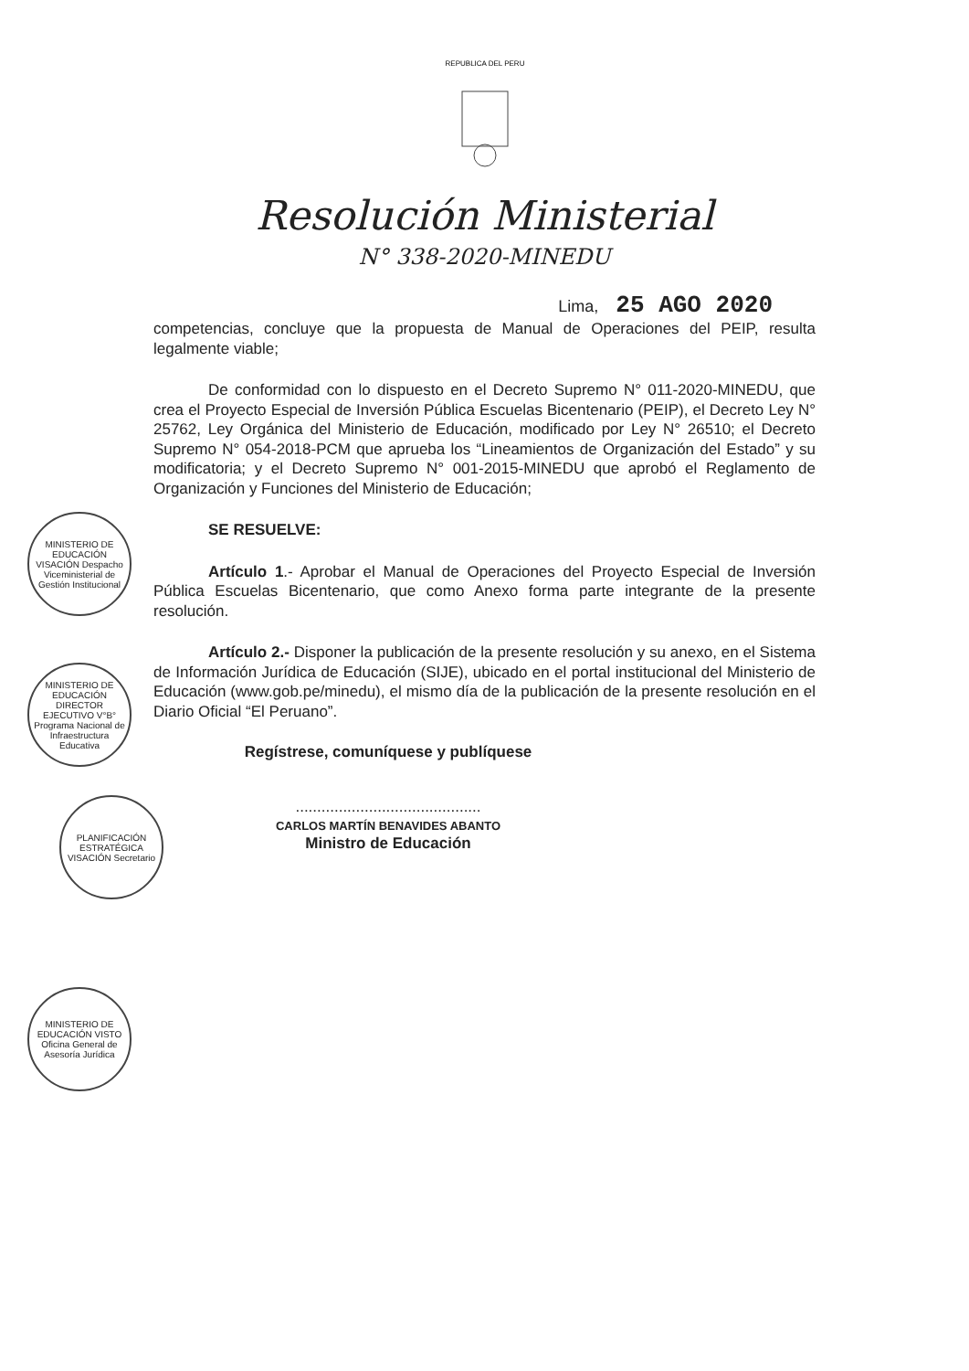REPUBLICA DEL PERU
Resolución Ministerial
N° 338-2020-MINEDU
Lima, 25 AGO 2020
competencias, concluye que la propuesta de Manual de Operaciones del PEIP, resulta legalmente viable;
De conformidad con lo dispuesto en el Decreto Supremo N° 011-2020-MINEDU, que crea el Proyecto Especial de Inversión Pública Escuelas Bicentenario (PEIP), el Decreto Ley N° 25762, Ley Orgánica del Ministerio de Educación, modificado por Ley N° 26510; el Decreto Supremo N° 054-2018-PCM que aprueba los “Lineamientos de Organización del Estado” y su modificatoria; y el Decreto Supremo N° 001-2015-MINEDU que aprobó el Reglamento de Organización y Funciones del Ministerio de Educación;
SE RESUELVE:
Artículo 1.- Aprobar el Manual de Operaciones del Proyecto Especial de Inversión Pública Escuelas Bicentenario, que como Anexo forma parte integrante de la presente resolución.
Artículo 2.- Disponer la publicación de la presente resolución y su anexo, en el Sistema de Información Jurídica de Educación (SIJE), ubicado en el portal institucional del Ministerio de Educación (www.gob.pe/minedu), el mismo día de la publicación de la presente resolución en el Diario Oficial “El Peruano”.
Regístrese, comuníquese y publíquese
...........................................
CARLOS MARTÍN BENAVIDES ABANTO
Ministro de Educación
MINISTERIO DE EDUCACIÓN VISACIÓN Despacho Viceministerial de Gestión Institucional
MINISTERIO DE EDUCACIÓN DIRECTOR EJECUTIVO V°B° Programa Nacional de Infraestructura Educativa
PLANIFICACIÓN ESTRATÉGICA VISACIÓN Secretario
MINISTERIO DE EDUCACIÓN VISTO Oficina General de Asesoría Jurídica